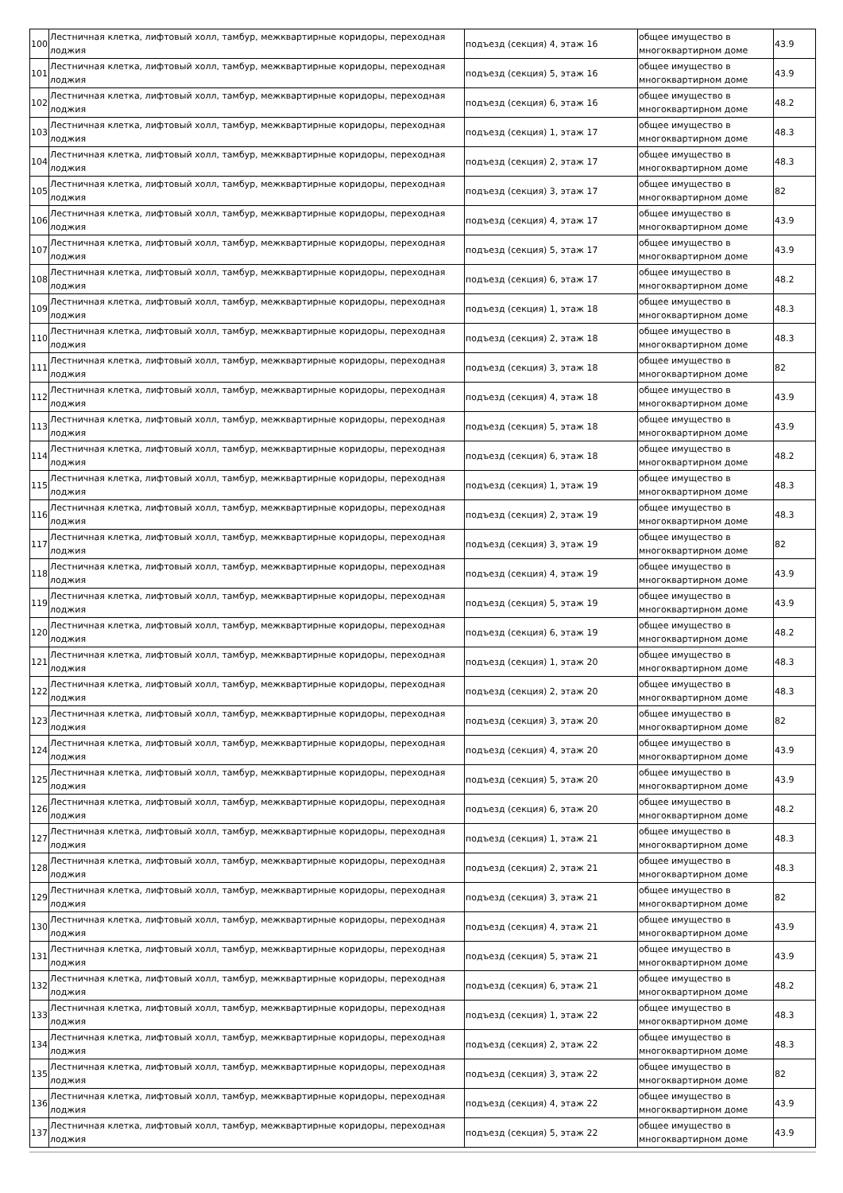| 100 | Лестничная клетка, лифтовый холл, тамбур, межквартирные коридоры, переходная лоджия | подъезд (секция) 4, этаж 16 | общее имущество в многоквартирном доме | 43.9 |
| 101 | Лестничная клетка, лифтовый холл, тамбур, межквартирные коридоры, переходная лоджия | подъезд (секция) 5, этаж 16 | общее имущество в многоквартирном доме | 43.9 |
| 102 | Лестничная клетка, лифтовый холл, тамбур, межквартирные коридоры, переходная лоджия | подъезд (секция) 6, этаж 16 | общее имущество в многоквартирном доме | 48.2 |
| 103 | Лестничная клетка, лифтовый холл, тамбур, межквартирные коридоры, переходная лоджия | подъезд (секция) 1, этаж 17 | общее имущество в многоквартирном доме | 48.3 |
| 104 | Лестничная клетка, лифтовый холл, тамбур, межквартирные коридоры, переходная лоджия | подъезд (секция) 2, этаж 17 | общее имущество в многоквартирном доме | 48.3 |
| 105 | Лестничная клетка, лифтовый холл, тамбур, межквартирные коридоры, переходная лоджия | подъезд (секция) 3, этаж 17 | общее имущество в многоквартирном доме | 82 |
| 106 | Лестничная клетка, лифтовый холл, тамбур, межквартирные коридоры, переходная лоджия | подъезд (секция) 4, этаж 17 | общее имущество в многоквартирном доме | 43.9 |
| 107 | Лестничная клетка, лифтовый холл, тамбур, межквартирные коридоры, переходная лоджия | подъезд (секция) 5, этаж 17 | общее имущество в многоквартирном доме | 43.9 |
| 108 | Лестничная клетка, лифтовый холл, тамбур, межквартирные коридоры, переходная лоджия | подъезд (секция) 6, этаж 17 | общее имущество в многоквартирном доме | 48.2 |
| 109 | Лестничная клетка, лифтовый холл, тамбур, межквартирные коридоры, переходная лоджия | подъезд (секция) 1, этаж 18 | общее имущество в многоквартирном доме | 48.3 |
| 110 | Лестничная клетка, лифтовый холл, тамбур, межквартирные коридоры, переходная лоджия | подъезд (секция) 2, этаж 18 | общее имущество в многоквартирном доме | 48.3 |
| 111 | Лестничная клетка, лифтовый холл, тамбур, межквартирные коридоры, переходная лоджия | подъезд (секция) 3, этаж 18 | общее имущество в многоквартирном доме | 82 |
| 112 | Лестничная клетка, лифтовый холл, тамбур, межквартирные коридоры, переходная лоджия | подъезд (секция) 4, этаж 18 | общее имущество в многоквартирном доме | 43.9 |
| 113 | Лестничная клетка, лифтовый холл, тамбур, межквартирные коридоры, переходная лоджия | подъезд (секция) 5, этаж 18 | общее имущество в многоквартирном доме | 43.9 |
| 114 | Лестничная клетка, лифтовый холл, тамбур, межквартирные коридоры, переходная лоджия | подъезд (секция) 6, этаж 18 | общее имущество в многоквартирном доме | 48.2 |
| 115 | Лестничная клетка, лифтовый холл, тамбур, межквартирные коридоры, переходная лоджия | подъезд (секция) 1, этаж 19 | общее имущество в многоквартирном доме | 48.3 |
| 116 | Лестничная клетка, лифтовый холл, тамбур, межквартирные коридоры, переходная лоджия | подъезд (секция) 2, этаж 19 | общее имущество в многоквартирном доме | 48.3 |
| 117 | Лестничная клетка, лифтовый холл, тамбур, межквартирные коридоры, переходная лоджия | подъезд (секция) 3, этаж 19 | общее имущество в многоквартирном доме | 82 |
| 118 | Лестничная клетка, лифтовый холл, тамбур, межквартирные коридоры, переходная лоджия | подъезд (секция) 4, этаж 19 | общее имущество в многоквартирном доме | 43.9 |
| 119 | Лестничная клетка, лифтовый холл, тамбур, межквартирные коридоры, переходная лоджия | подъезд (секция) 5, этаж 19 | общее имущество в многоквартирном доме | 43.9 |
| 120 | Лестничная клетка, лифтовый холл, тамбур, межквартирные коридоры, переходная лоджия | подъезд (секция) 6, этаж 19 | общее имущество в многоквартирном доме | 48.2 |
| 121 | Лестничная клетка, лифтовый холл, тамбур, межквартирные коридоры, переходная лоджия | подъезд (секция) 1, этаж 20 | общее имущество в многоквартирном доме | 48.3 |
| 122 | Лестничная клетка, лифтовый холл, тамбур, межквартирные коридоры, переходная лоджия | подъезд (секция) 2, этаж 20 | общее имущество в многоквартирном доме | 48.3 |
| 123 | Лестничная клетка, лифтовый холл, тамбур, межквартирные коридоры, переходная лоджия | подъезд (секция) 3, этаж 20 | общее имущество в многоквартирном доме | 82 |
| 124 | Лестничная клетка, лифтовый холл, тамбур, межквартирные коридоры, переходная лоджия | подъезд (секция) 4, этаж 20 | общее имущество в многоквартирном доме | 43.9 |
| 125 | Лестничная клетка, лифтовый холл, тамбур, межквартирные коридоры, переходная лоджия | подъезд (секция) 5, этаж 20 | общее имущество в многоквартирном доме | 43.9 |
| 126 | Лестничная клетка, лифтовый холл, тамбур, межквартирные коридоры, переходная лоджия | подъезд (секция) 6, этаж 20 | общее имущество в многоквартирном доме | 48.2 |
| 127 | Лестничная клетка, лифтовый холл, тамбур, межквартирные коридоры, переходная лоджия | подъезд (секция) 1, этаж 21 | общее имущество в многоквартирном доме | 48.3 |
| 128 | Лестничная клетка, лифтовый холл, тамбур, межквартирные коридоры, переходная лоджия | подъезд (секция) 2, этаж 21 | общее имущество в многоквартирном доме | 48.3 |
| 129 | Лестничная клетка, лифтовый холл, тамбур, межквартирные коридоры, переходная лоджия | подъезд (секция) 3, этаж 21 | общее имущество в многоквартирном доме | 82 |
| 130 | Лестничная клетка, лифтовый холл, тамбур, межквартирные коридоры, переходная лоджия | подъезд (секция) 4, этаж 21 | общее имущество в многоквартирном доме | 43.9 |
| 131 | Лестничная клетка, лифтовый холл, тамбур, межквартирные коридоры, переходная лоджия | подъезд (секция) 5, этаж 21 | общее имущество в многоквартирном доме | 43.9 |
| 132 | Лестничная клетка, лифтовый холл, тамбур, межквартирные коридоры, переходная лоджия | подъезд (секция) 6, этаж 21 | общее имущество в многоквартирном доме | 48.2 |
| 133 | Лестничная клетка, лифтовый холл, тамбур, межквартирные коридоры, переходная лоджия | подъезд (секция) 1, этаж 22 | общее имущество в многоквартирном доме | 48.3 |
| 134 | Лестничная клетка, лифтовый холл, тамбур, межквартирные коридоры, переходная лоджия | подъезд (секция) 2, этаж 22 | общее имущество в многоквартирном доме | 48.3 |
| 135 | Лестничная клетка, лифтовый холл, тамбур, межквартирные коридоры, переходная лоджия | подъезд (секция) 3, этаж 22 | общее имущество в многоквартирном доме | 82 |
| 136 | Лестничная клетка, лифтовый холл, тамбур, межквартирные коридоры, переходная лоджия | подъезд (секция) 4, этаж 22 | общее имущество в многоквартирном доме | 43.9 |
| 137 | Лестничная клетка, лифтовый холл, тамбур, межквартирные коридоры, переходная лоджия | подъезд (секция) 5, этаж 22 | общее имущество в многоквартирном доме | 43.9 |